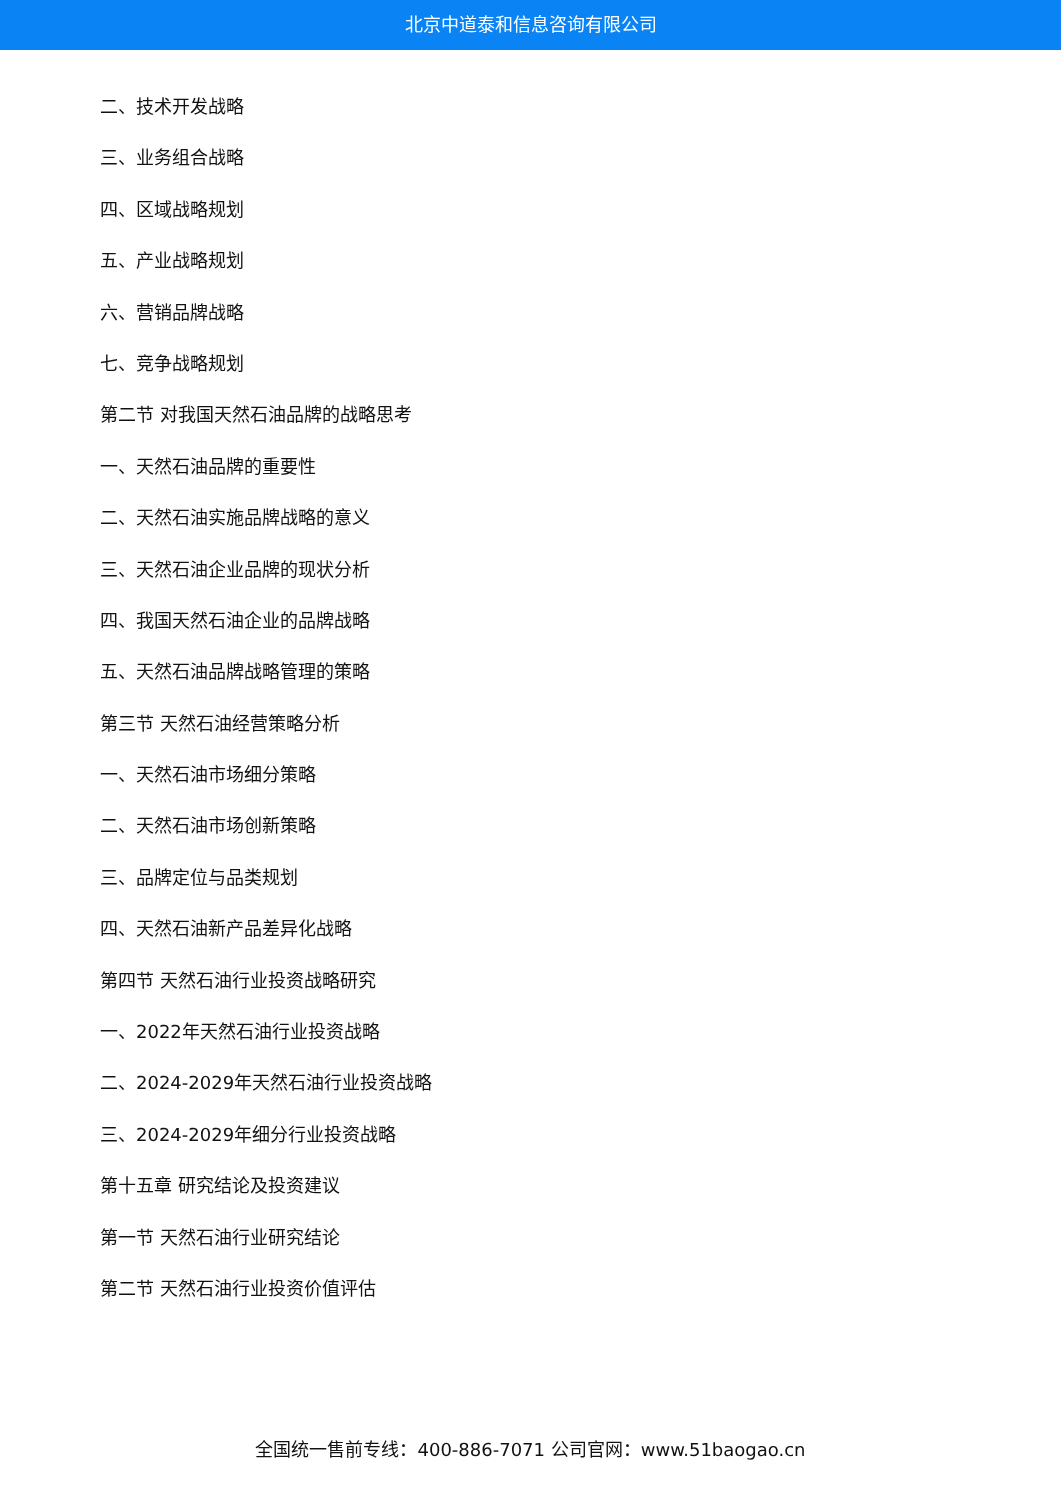北京中道泰和信息咨询有限公司
二、技术开发战略
三、业务组合战略
四、区域战略规划
五、产业战略规划
六、营销品牌战略
七、竞争战略规划
第二节 对我国天然石油品牌的战略思考
一、天然石油品牌的重要性
二、天然石油实施品牌战略的意义
三、天然石油企业品牌的现状分析
四、我国天然石油企业的品牌战略
五、天然石油品牌战略管理的策略
第三节 天然石油经营策略分析
一、天然石油市场细分策略
二、天然石油市场创新策略
三、品牌定位与品类规划
四、天然石油新产品差异化战略
第四节 天然石油行业投资战略研究
一、2022年天然石油行业投资战略
二、2024-2029年天然石油行业投资战略
三、2024-2029年细分行业投资战略
第十五章 研究结论及投资建议
第一节 天然石油行业研究结论
第二节 天然石油行业投资价值评估
全国统一售前专线：400-886-7071 公司官网：www.51baogao.cn